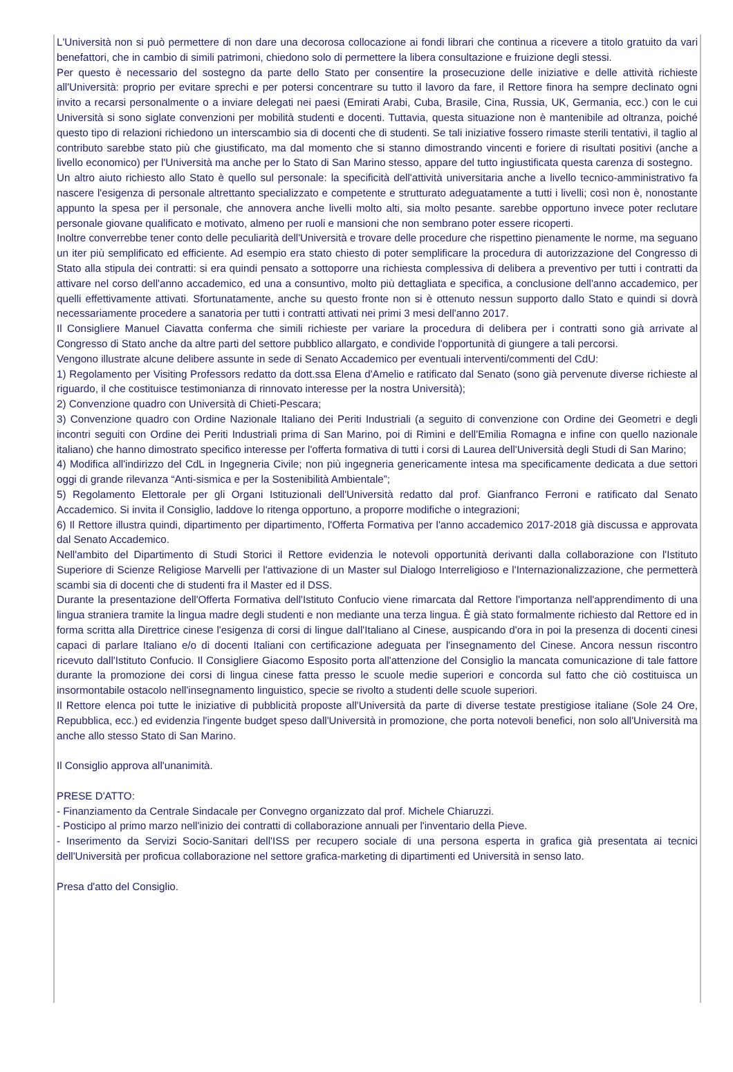L'Università non si può permettere di non dare una decorosa collocazione ai fondi librari che continua a ricevere a titolo gratuito da vari benefattori, che in cambio di simili patrimoni, chiedono solo di permettere la libera consultazione e fruizione degli stessi.
Per questo è necessario del sostegno da parte dello Stato per consentire la prosecuzione delle iniziative e delle attività richieste all'Università: proprio per evitare sprechi e per potersi concentrare su tutto il lavoro da fare, il Rettore finora ha sempre declinato ogni invito a recarsi personalmente o a inviare delegati nei paesi (Emirati Arabi, Cuba, Brasile, Cina, Russia, UK, Germania, ecc.) con le cui Università si sono siglate convenzioni per mobilità studenti e docenti. Tuttavia, questa situazione non è mantenibile ad oltranza, poiché questo tipo di relazioni richiedono un interscambio sia di docenti che di studenti. Se tali iniziative fossero rimaste sterili tentativi, il taglio al contributo sarebbe stato più che giustificato, ma dal momento che si stanno dimostrando vincenti e foriere di risultati positivi (anche a livello economico) per l'Università ma anche per lo Stato di San Marino stesso, appare del tutto ingiustificata questa carenza di sostegno.
Un altro aiuto richiesto allo Stato è quello sul personale: la specificità dell'attività universitaria anche a livello tecnico-amministrativo fa nascere l'esigenza di personale altrettanto specializzato e competente e strutturato adeguatamente a tutti i livelli; così non è, nonostante appunto la spesa per il personale, che annovera anche livelli molto alti, sia molto pesante. sarebbe opportuno invece poter reclutare personale giovane qualificato e motivato, almeno per ruoli e mansioni che non sembrano poter essere ricoperti.
Inoltre converrebbe tener conto delle peculiarità dell'Università e trovare delle procedure che rispettino pienamente le norme, ma seguano un iter più semplificato ed efficiente. Ad esempio era stato chiesto di poter semplificare la procedura di autorizzazione del Congresso di Stato alla stipula dei contratti: si era quindi pensato a sottoporre una richiesta complessiva di delibera a preventivo per tutti i contratti da attivare nel corso dell'anno accademico, ed una a consuntivo, molto più dettagliata e specifica, a conclusione dell'anno accademico, per quelli effettivamente attivati. Sfortunatamente, anche su questo fronte non si è ottenuto nessun supporto dallo Stato e quindi si dovrà necessariamente procedere a sanatoria per tutti i contratti attivati nei primi 3 mesi dell'anno 2017.
Il Consigliere Manuel Ciavatta conferma che simili richieste per variare la procedura di delibera per i contratti sono già arrivate al Congresso di Stato anche da altre parti del settore pubblico allargato, e condivide l'opportunità di giungere a tali percorsi.
Vengono illustrate alcune delibere assunte in sede di Senato Accademico per eventuali interventi/commenti del CdU:
1) Regolamento per Visiting Professors redatto da dott.ssa Elena d'Amelio e ratificato dal Senato (sono già pervenute diverse richieste al riguardo, il che costituisce testimonianza di rinnovato interesse per la nostra Università);
2) Convenzione quadro con Università di Chieti-Pescara;
3) Convenzione quadro con Ordine Nazionale Italiano dei Periti Industriali (a seguito di convenzione con Ordine dei Geometri e degli incontri seguiti con Ordine dei Periti Industriali prima di San Marino, poi di Rimini e dell'Emilia Romagna e infine con quello nazionale italiano) che hanno dimostrato specifico interesse per l'offerta formativa di tutti i corsi di Laurea dell'Università degli Studi di San Marino;
4) Modifica all'indirizzo del CdL in Ingegneria Civile; non più ingegneria genericamente intesa ma specificamente dedicata a due settori oggi di grande rilevanza “Anti-sismica e per la Sostenibilità Ambientale”;
5) Regolamento Elettorale per gli Organi Istituzionali dell'Università redatto dal prof. Gianfranco Ferroni e ratificato dal Senato Accademico. Si invita il Consiglio, laddove lo ritenga opportuno, a proporre modifiche o integrazioni;
6) Il Rettore illustra quindi, dipartimento per dipartimento, l'Offerta Formativa per l'anno accademico 2017-2018 già discussa e approvata dal Senato Accademico.
Nell'ambito del Dipartimento di Studi Storici il Rettore evidenzia le notevoli opportunità derivanti dalla collaborazione con l'Istituto Superiore di Scienze Religiose Marvelli per l'attivazione di un Master sul Dialogo Interreligioso e l'Internazionalizzazione, che permetterà scambi sia di docenti che di studenti fra il Master ed il DSS.
Durante la presentazione dell'Offerta Formativa dell'Istituto Confucio viene rimarcata dal Rettore l'importanza nell'apprendimento di una lingua straniera tramite la lingua madre degli studenti e non mediante una terza lingua. È già stato formalmente richiesto dal Rettore ed in forma scritta alla Direttrice cinese l'esigenza di corsi di lingue dall'Italiano al Cinese, auspicando d'ora in poi la presenza di docenti cinesi capaci di parlare Italiano e/o di docenti Italiani con certificazione adeguata per l'insegnamento del Cinese. Ancora nessun riscontro ricevuto dall'Istituto Confucio. Il Consigliere Giacomo Esposito porta all'attenzione del Consiglio la mancata comunicazione di tale fattore durante la promozione dei corsi di lingua cinese fatta presso le scuole medie superiori e concorda sul fatto che ciò costituisca un insormontabile ostacolo nell'insegnamento linguistico, specie se rivolto a studenti delle scuole superiori.
Il Rettore elenca poi tutte le iniziative di pubblicità proposte all'Università da parte di diverse testate prestigiose italiane (Sole 24 Ore, Repubblica, ecc.) ed evidenzia l'ingente budget speso dall'Università in promozione, che porta notevoli benefici, non solo all'Università ma anche allo stesso Stato di San Marino.
Il Consiglio approva all'unanimità.
PRESE D'ATTO:
- Finanziamento da Centrale Sindacale per Convegno organizzato dal prof. Michele Chiaruzzi.
- Posticipo al primo marzo nell'inizio dei contratti di collaborazione annuali per l'inventario della Pieve.
- Inserimento da Servizi Socio-Sanitari dell'ISS per recupero sociale di una persona esperta in grafica già presentata ai tecnici dell'Università per proficua collaborazione nel settore grafica-marketing di dipartimenti ed Università in senso lato.
Presa d'atto del Consiglio.